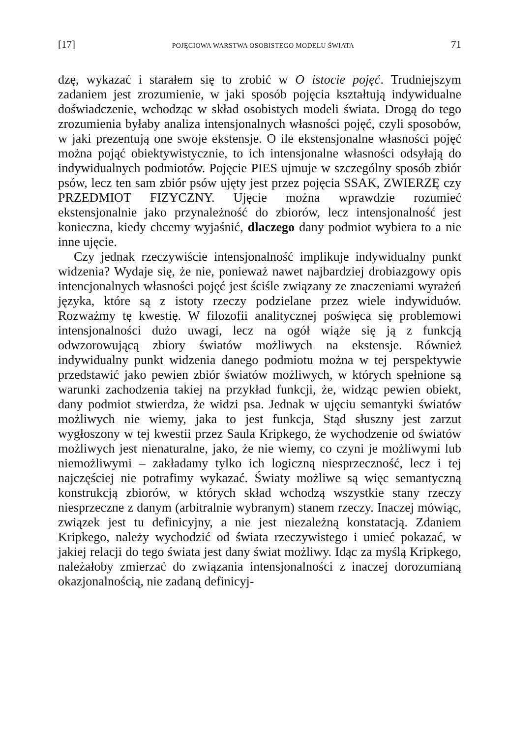[17] POJĘCIOWA WARSTWA OSOBISTEGO MODELU ŚWIATA 71
dzę, wykazać i starałem się to zrobić w O istocie pojęć. Trudniejszym zadaniem jest zrozumienie, w jaki sposób pojęcia kształtują indywidualne doświadczenie, wchodząc w skład osobistych modeli świata. Drogą do tego zrozumienia byłaby analiza intensjonalnych własności pojęć, czyli sposobów, w jaki prezentują one swoje ekstensje. O ile ekstensjonalne własności pojęć można pojąć obiektywistycznie, to ich intensjonalne własności odsyłają do indywidualnych podmiotów. Pojęcie PIES ujmuje w szczególny sposób zbiór psów, lecz ten sam zbiór psów ujęty jest przez pojęcia SSAK, ZWIERZĘ czy PRZEDMIOT FIZYCZNY. Ujęcie można wprawdzie rozumieć ekstensjonalnie jako przynależność do zbiorów, lecz intensjonalność jest konieczna, kiedy chcemy wyjaśnić, dlaczego dany podmiot wybiera to a nie inne ujęcie.
Czy jednak rzeczywiście intensjonalność implikuje indywidualny punkt widzenia? Wydaje się, że nie, ponieważ nawet najbardziej drobiazgowy opis intencjonalnych własności pojęć jest ściśle związany ze znaczeniami wyrażeń języka, które są z istoty rzeczy podzielane przez wiele indywiduów. Rozważmy tę kwestię. W filozofii analitycznej poświęca się problemowi intensjonalności dużo uwagi, lecz na ogół wiąże się ją z funkcją odwzorowującą zbiory światów możliwych na ekstensje. Również indywidualny punkt widzenia danego podmiotu można w tej perspektywie przedstawić jako pewien zbiór światów możliwych, w których spełnione są warunki zachodzenia takiej na przykład funkcji, że, widząc pewien obiekt, dany podmiot stwierdza, że widzi psa. Jednak w ujęciu semantyki światów możliwych nie wiemy, jaka to jest funkcja, Stąd słuszny jest zarzut wygłoszony w tej kwestii przez Saula Kripkego, że wychodzenie od światów możliwych jest nienaturalne, jako, że nie wiemy, co czyni je możliwymi lub niemożliwymi – zakładamy tylko ich logiczną niesprzeczność, lecz i tej najczęściej nie potrafimy wykazać. Światy możliwe są więc semantyczną konstrukcją zbiorów, w których skład wchodzą wszystkie stany rzeczy niesprzeczne z danym (arbitralnie wybranym) stanem rzeczy. Inaczej mówiąc, związek jest tu definicyjny, a nie jest niezależną konstatacją. Zdaniem Kripkego, należy wychodzić od świata rzeczywistego i umieć pokazać, w jakiej relacji do tego świata jest dany świat możliwy. Idąc za myślą Kripkego, należałoby zmierzać do związania intensjonalności z inaczej dorozumianą okazjonalnością, nie zadaną definicyj-